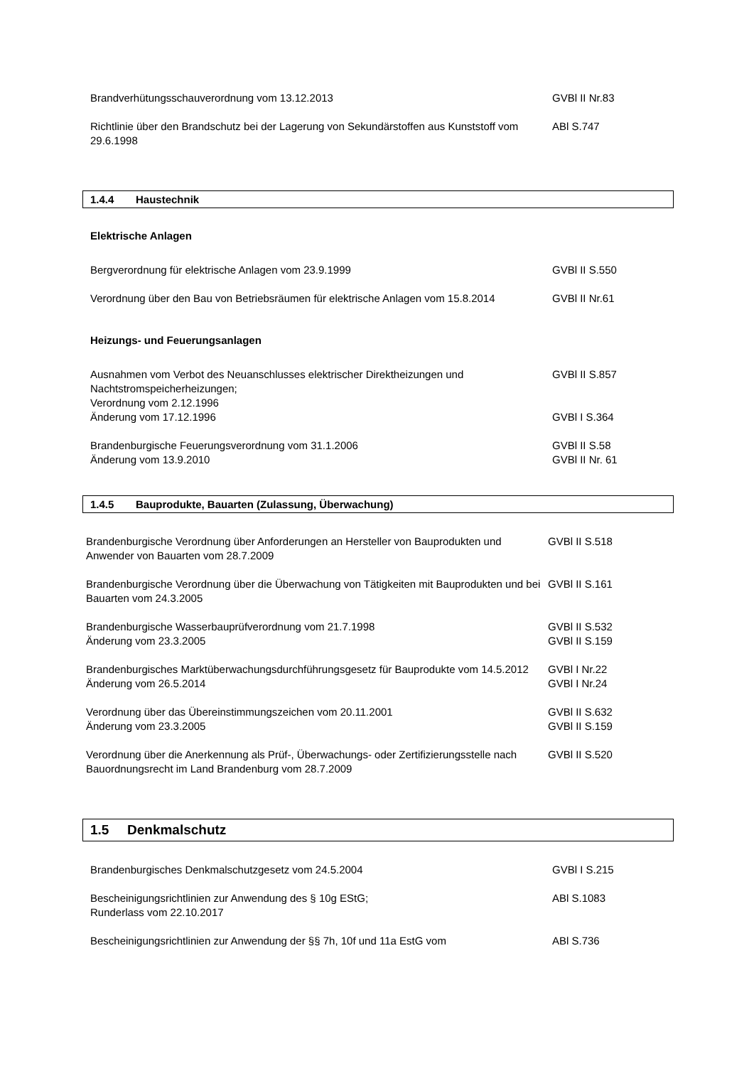Brandverhütungsschauverordnung vom 13.12.2013 GVBl II Nr.83
Richtlinie über den Brandschutz bei der Lagerung von Sekundärstoffen aus Kunststoff vom 29.6.1998
ABl S.747
1.4.4 Haustechnik
Elektrische Anlagen
Bergverordnung für elektrische Anlagen vom 23.9.1999 GVBl II S.550
Verordnung über den Bau von Betriebsräumen für elektrische Anlagen vom 15.8.2014
GVBl II Nr.61
Heizungs- und Feuerungsanlagen
Ausnahmen vom Verbot des Neuanschlusses elektrischer Direktheizungen und Nachtstromspeicherheizungen;
Verordnung vom 2.12.1996
GVBl II S.857
Änderung vom 17.12.1996 GVBl I S.364
Brandenburgische Feuerungsverordnung vom 31.1.2006
Änderung vom 13.9.2010
GVBl II S.58
GVBl II Nr. 61
1.4.5 Bauprodukte, Bauarten (Zulassung, Überwachung)
Brandenburgische Verordnung über Anforderungen an Hersteller von Bauprodukten und Anwender von Bauarten vom 28.7.2009
GVBl II S.518
Brandenburgische Verordnung über die Überwachung von Tätigkeiten mit Bauprodukten und bei Bauarten vom 24.3.2005
GVBl II S.161
Brandenburgische Wasserbauprüfverordnung vom 21.7.1998
Änderung vom 23.3.2005
GVBl II S.532
GVBl II S.159
Brandenburgisches Marktüberwachungsdurchführungsgesetz für Bauprodukte vom 14.5.2012
GVBl I Nr.22
Änderung vom 26.5.2014 GVBl I Nr.24
Verordnung über das Übereinstimmungszeichen vom 20.11.2001
Änderung vom 23.3.2005
GVBl II S.632
GVBl II S.159
Verordnung über die Anerkennung als Prüf-, Überwachungs- oder Zertifizierungsstelle nach Bauordnungsrecht im Land Brandenburg vom 28.7.2009
GVBl II S.520
1.5 Denkmalschutz
Brandenburgisches Denkmalschutzgesetz vom 24.5.2004 GVBl I S.215
Bescheinigungsrichtlinien zur Anwendung des § 10g EStG;
Runderlass vom 22.10.2017
ABl S.1083
Bescheinigungsrichtlinien zur Anwendung der §§ 7h, 10f und 11a EstG vom ABl S.736